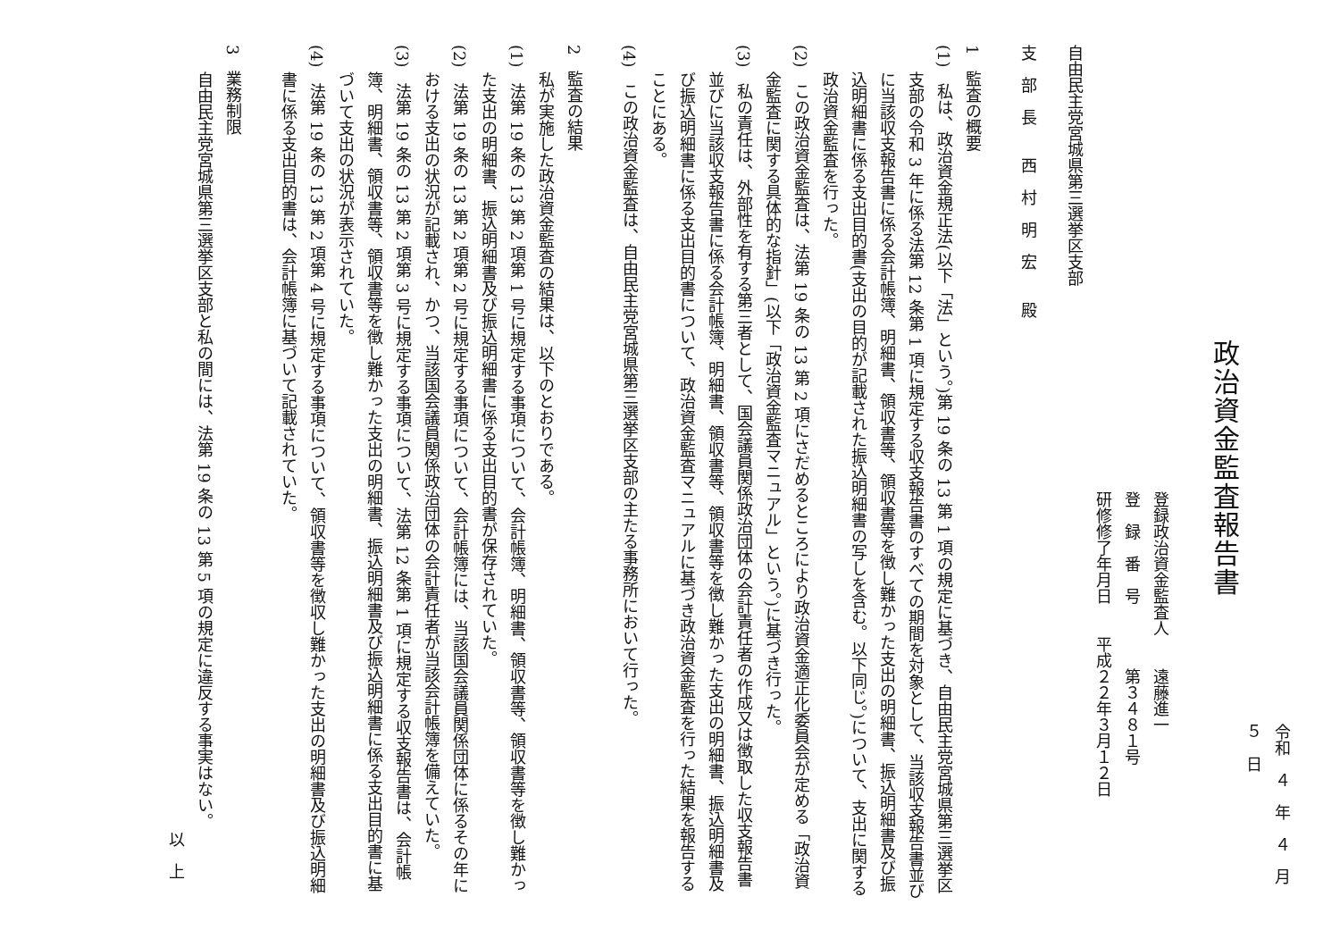令和　４　年　４　月　５　日
政治資金監査報告書
登録政治資金監査人　　遠藤進一
登　録　番　号　　　　第３４８１号
研修修了年月日　　平成２２年３月１２日
自由民主党宮城県第三選挙区支部
支　部　長　　西　村　明　宏　　殿
1　監査の概要
(1)　私は、政治資金規正法(以下「法」という。)第 19 条の 13 第 1 項の規定に基づき、自由民主党宮城県第三選挙区支部の令和 3 年に係る法第 12 条第 1 項に規定する収支報告書のすべての期間を対象として、当該収支報告書並びに当該収支報告書に係る会計帳簿、明細書、領収書等、領収書等を徴し難かった支出の明細書、振込明細書及び振込明細書に係る支出目的書(支出の目的が記載された振込明細書の写しを含む。以下同じ。)について、支出に関する政治資金監査を行った。
(2)　この政治資金監査は、法第 19 条の 13 第 2 項にさだめるところにより政治資金適正化委員会が定める「政治資金監査に関する具体的な指針」(以下「政治資金監査マニュアル」という。)に基づき行った。
(3)　私の責任は、外部性を有する第三者として、国会議員関係政治団体の会計責任者の作成又は徴取した収支報告書並びに当該収支報告書に係る会計帳簿、明細書、領収書等、領収書等を徴し難かった支出の明細書、振込明細書及び振込明細書に係る支出目的書について、政治資金監査マニュアルに基づき政治資金監査を行った結果を報告することにある。
(4)　この政治資金監査は、自由民主党宮城県第三選挙区支部の主たる事務所において行った。
2　監査の結果
私が実施した政治資金監査の結果は、以下のとおりである。
(1)　法第 19 条の 13 第 2 項第 1 号に規定する事項について、会計帳簿、明細書、領収書等、領収書等を徴し難かった支出の明細書、振込明細書及び振込明細書に係る支出目的書が保存されていた。
(2)　法第 19 条の 13 第 2 項第 2 号に規定する事項について、会計帳簿には、当該国会議員関係団体に係るその年における支出の状況が記載され、かつ、当該国会議員関係政治団体の会計責任者が当該会計帳簿を備えていた。
(3)　法第 19 条の 13 第 2 項第 3 号に規定する事項について、法第 12 条第 1 項に規定する収支報告書は、会計帳簿、明細書、領収書等、領収書等を徴し難かった支出の明細書、振込明細書及び振込明細書に係る支出目的書に基づいて支出の状況が表示されていた。
(4)　法第 19 条の 13 第 2 項第 4 号に規定する事項について、領収書等を徴収し難かった支出の明細書及び振込明細書に係る支出目的書は、会計帳簿に基づいて記載されていた。
3　業務制限
自由民主党宮城県第三選挙区支部と私の間には、法第 19 条の 13 第 5 項の規定に違反する事実はない。
以　上